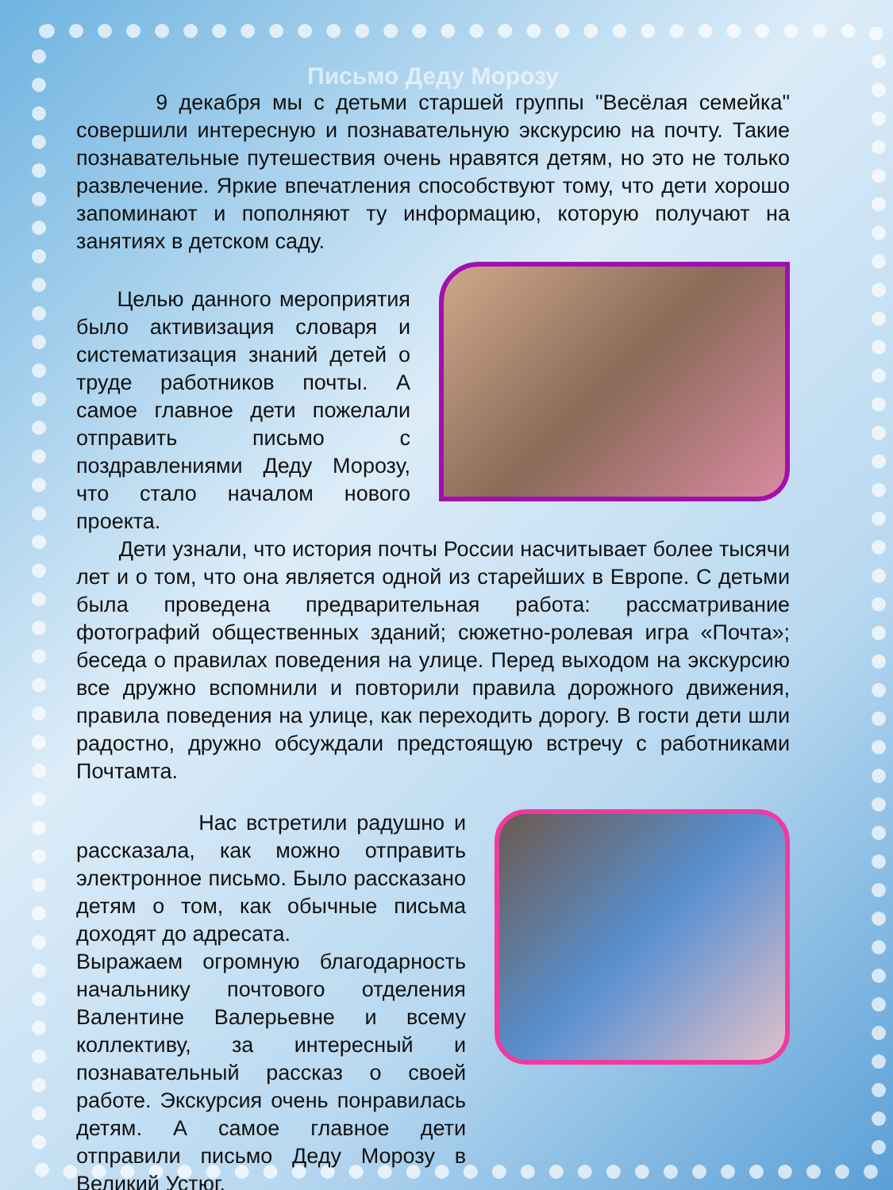Письмо Деду Морозу
9 декабря мы с детьми старшей группы "Весёлая семейка" совершили интересную и познавательную экскурсию на почту. Такие познавательные путешествия очень нравятся детям, но это не только развлечение. Яркие впечатления способствуют тому, что дети хорошо запоминают и пополняют ту информацию, которую получают на занятиях в детском саду.
Целью данного мероприятия было активизация словаря и систематизация знаний детей о труде работников почты. А самое главное дети пожелали отправить письмо с поздравлениями Деду Морозу, что стало началом нового проекта.
Дети узнали, что история почты России насчитывает более тысячи лет и о том, что она является одной из старейших в Европе. С детьми была проведена предварительная работа: рассматривание фотографий общественных зданий; сюжетно-ролевая игра «Почта»; беседа о правилах поведения на улице. Перед выходом на экскурсию все дружно вспомнили и повторили правила дорожного движения, правила поведения на улице, как переходить дорогу. В гости дети шли радостно, дружно обсуждали предстоящую встречу с работниками Почтамта.
Нас встретили радушно и рассказала, как можно отправить электронное письмо. Было рассказано детям о том, как обычные письма доходят до адресата.
Выражаем огромную благодарность начальнику почтового отделения Валентине Валерьевне и всему коллективу, за интересный и познавательный рассказ о своей работе. Экскурсия очень понравилась детям. А самое главное дети отправили письмо Деду Морозу в Великий Устюг.